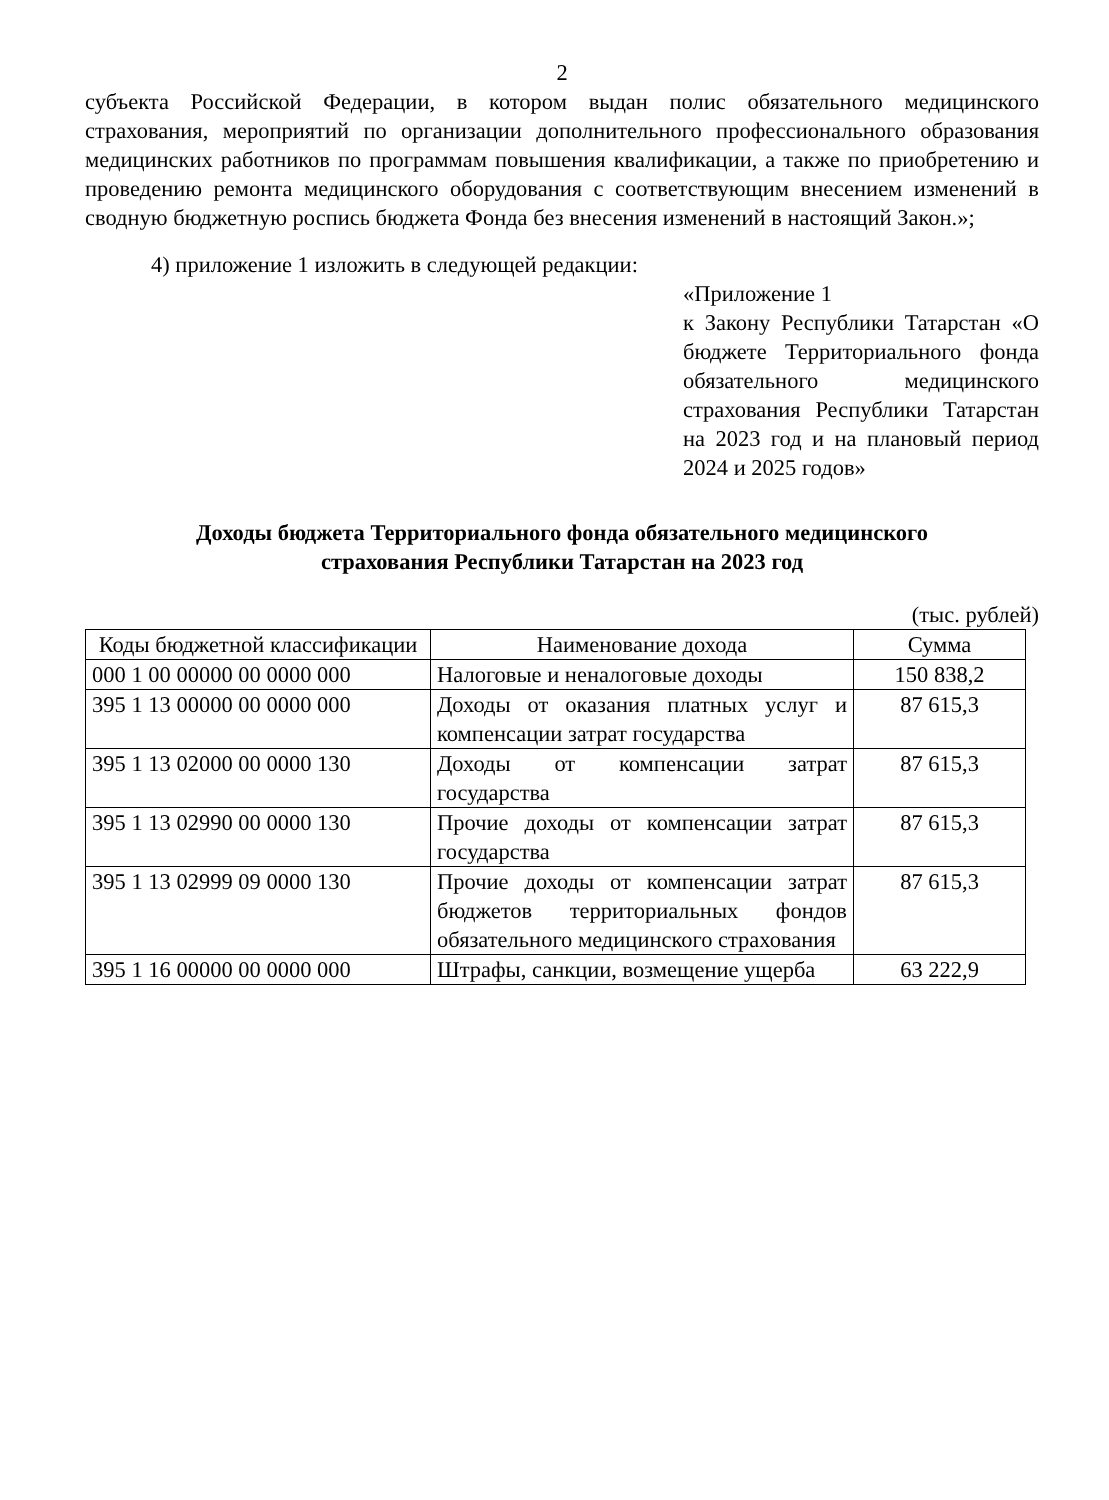2
субъекта Российской Федерации, в котором выдан полис обязательного медицинского страхования, мероприятий по организации дополнительного профессионального образования медицинских работников по программам повышения квалификации, а также по приобретению и проведению ремонта медицинского оборудования с соответствующим внесением изменений в сводную бюджетную роспись бюджета Фонда без внесения изменений в настоящий Закон.»;
4) приложение 1 изложить в следующей редакции:
«Приложение 1
к Закону Республики Татарстан «О бюджете Территориального фонда обязательного медицинского страхования Республики Татарстан на 2023 год и на плановый период 2024 и 2025 годов»
Доходы бюджета Территориального фонда обязательного медицинского
страхования Республики Татарстан на 2023 год
(тыс. рублей)
| Коды бюджетной классификации | Наименование дохода | Сумма |
| 000 1 00 00000 00 0000 000 | Налоговые и неналоговые доходы | 150 838,2 |
| 395 1 13 00000 00 0000 000 | Доходы от оказания платных услуг и компенсации затрат государства | 87 615,3 |
| 395 1 13 02000 00 0000 130 | Доходы от компенсации затрат государства | 87 615,3 |
| 395 1 13 02990 00 0000 130 | Прочие доходы от компенсации затрат государства | 87 615,3 |
| 395 1 13 02999 09 0000 130 | Прочие доходы от компенсации затрат бюджетов территориальных фондов обязательного медицинского страхования | 87 615,3 |
| 395 1 16 00000 00 0000 000 | Штрафы, санкции, возмещение ущерба | 63 222,9 |